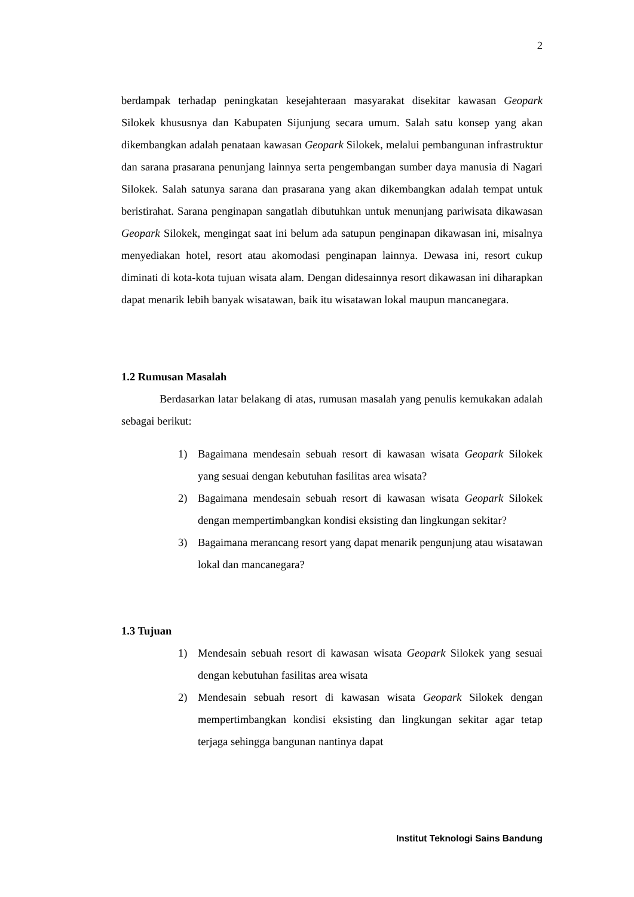2
berdampak terhadap peningkatan kesejahteraan masyarakat disekitar kawasan Geopark Silokek khususnya dan Kabupaten Sijunjung secara umum. Salah satu konsep yang akan dikembangkan adalah penataan kawasan Geopark Silokek, melalui pembangunan infrastruktur dan sarana prasarana penunjang lainnya serta pengembangan sumber daya manusia di Nagari Silokek. Salah satunya sarana dan prasarana yang akan dikembangkan adalah tempat untuk beristirahat. Sarana penginapan sangatlah dibutuhkan untuk menunjang pariwisata dikawasan Geopark Silokek, mengingat saat ini belum ada satupun penginapan dikawasan ini, misalnya menyediakan hotel, resort atau akomodasi penginapan lainnya. Dewasa ini, resort cukup diminati di kota-kota tujuan wisata alam. Dengan didesainnya resort dikawasan ini diharapkan dapat menarik lebih banyak wisatawan, baik itu wisatawan lokal maupun mancanegara.
1.2 Rumusan Masalah
Berdasarkan latar belakang di atas, rumusan masalah yang penulis kemukakan adalah sebagai berikut:
1) Bagaimana mendesain sebuah resort di kawasan wisata Geopark Silokek yang sesuai dengan kebutuhan fasilitas area wisata?
2) Bagaimana mendesain sebuah resort di kawasan wisata Geopark Silokek dengan mempertimbangkan kondisi eksisting dan lingkungan sekitar?
3) Bagaimana merancang resort yang dapat menarik pengunjung atau wisatawan lokal dan mancanegara?
1.3 Tujuan
1) Mendesain sebuah resort di kawasan wisata Geopark Silokek yang sesuai dengan kebutuhan fasilitas area wisata
2) Mendesain sebuah resort di kawasan wisata Geopark Silokek dengan mempertimbangkan kondisi eksisting dan lingkungan sekitar agar tetap terjaga sehingga bangunan nantinya dapat
Institut Teknologi Sains Bandung